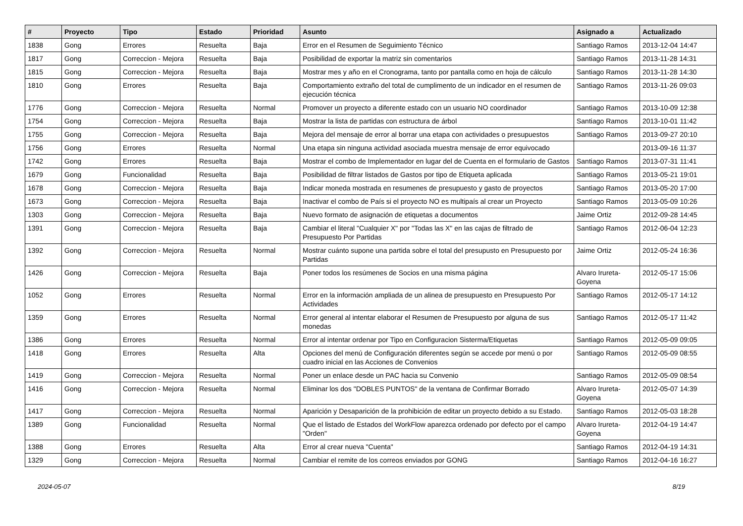| # | Proyecto | Tipo | Estado | Prioridad | Asunto | Asignado a | Actualizado |
| --- | --- | --- | --- | --- | --- | --- | --- |
| 1838 | Gong | Errores | Resuelta | Baja | Error en el Resumen de Seguimiento Técnico | Santiago Ramos | 2013-12-04 14:47 |
| 1817 | Gong | Correccion - Mejora | Resuelta | Baja | Posibilidad de exportar la matriz sin comentarios | Santiago Ramos | 2013-11-28 14:31 |
| 1815 | Gong | Correccion - Mejora | Resuelta | Baja | Mostrar mes y año en el Cronograma, tanto por pantalla como en hoja de cálculo | Santiago Ramos | 2013-11-28 14:30 |
| 1810 | Gong | Errores | Resuelta | Baja | Comportamiento extraño del total de cumplimento de un indicador en el resumen de ejecución técnica | Santiago Ramos | 2013-11-26 09:03 |
| 1776 | Gong | Correccion - Mejora | Resuelta | Normal | Promover un proyecto a diferente estado con un usuario NO coordinador | Santiago Ramos | 2013-10-09 12:38 |
| 1754 | Gong | Correccion - Mejora | Resuelta | Baja | Mostrar la lista de partidas con estructura de árbol | Santiago Ramos | 2013-10-01 11:42 |
| 1755 | Gong | Correccion - Mejora | Resuelta | Baja | Mejora del mensaje de error al borrar una etapa con actividades o presupuestos | Santiago Ramos | 2013-09-27 20:10 |
| 1756 | Gong | Errores | Resuelta | Normal | Una etapa sin ninguna actividad asociada muestra mensaje de error equivocado | | 2013-09-16 11:37 |
| 1742 | Gong | Errores | Resuelta | Baja | Mostrar el combo de Implementador en lugar del de Cuenta en el formulario de Gastos | Santiago Ramos | 2013-07-31 11:41 |
| 1679 | Gong | Funcionalidad | Resuelta | Baja | Posibilidad de filtrar listados de Gastos por tipo de Etiqueta aplicada | Santiago Ramos | 2013-05-21 19:01 |
| 1678 | Gong | Correccion - Mejora | Resuelta | Baja | Indicar moneda mostrada en resumenes de presupuesto y gasto de proyectos | Santiago Ramos | 2013-05-20 17:00 |
| 1673 | Gong | Correccion - Mejora | Resuelta | Baja | Inactivar el combo de País si el proyecto NO es multipaís al crear un Proyecto | Santiago Ramos | 2013-05-09 10:26 |
| 1303 | Gong | Correccion - Mejora | Resuelta | Baja | Nuevo formato de asignación de etiquetas a documentos | Jaime Ortiz | 2012-09-28 14:45 |
| 1391 | Gong | Correccion - Mejora | Resuelta | Baja | Cambiar el literal "Cualquier X" por "Todas las X" en las cajas de filtrado de Presupuesto Por Partidas | Santiago Ramos | 2012-06-04 12:23 |
| 1392 | Gong | Correccion - Mejora | Resuelta | Normal | Mostrar cuánto supone una partida sobre el total del presupusto en Presupuesto por Partidas | Jaime Ortiz | 2012-05-24 16:36 |
| 1426 | Gong | Correccion - Mejora | Resuelta | Baja | Poner todos los resúmenes de Socios en una misma página | Alvaro Irureta-Goyena | 2012-05-17 15:06 |
| 1052 | Gong | Errores | Resuelta | Normal | Error en la información ampliada de un alinea de presupuesto en Presupuesto Por Actividades | Santiago Ramos | 2012-05-17 14:12 |
| 1359 | Gong | Errores | Resuelta | Normal | Error general al intentar elaborar el Resumen de Presupuesto por alguna de sus monedas | Santiago Ramos | 2012-05-17 11:42 |
| 1386 | Gong | Errores | Resuelta | Normal | Error al intentar ordenar por Tipo en Configuracion Sisterma/Etiquetas | Santiago Ramos | 2012-05-09 09:05 |
| 1418 | Gong | Errores | Resuelta | Alta | Opciones del menú de Configuración diferentes según se accede por menú o por cuadro inicial en las Acciones de Convenios | Santiago Ramos | 2012-05-09 08:55 |
| 1419 | Gong | Correccion - Mejora | Resuelta | Normal | Poner un enlace desde un PAC hacia su Convenio | Santiago Ramos | 2012-05-09 08:54 |
| 1416 | Gong | Correccion - Mejora | Resuelta | Normal | Eliminar los dos "DOBLES PUNTOS" de la ventana de Confirmar Borrado | Alvaro Irureta-Goyena | 2012-05-07 14:39 |
| 1417 | Gong | Correccion - Mejora | Resuelta | Normal | Aparición y Desaparición de la prohibición de editar un proyecto debido a su Estado. | Santiago Ramos | 2012-05-03 18:28 |
| 1389 | Gong | Funcionalidad | Resuelta | Normal | Que el listado de Estados del WorkFlow aparezca ordenado por defecto por el campo "Orden" | Alvaro Irureta-Goyena | 2012-04-19 14:47 |
| 1388 | Gong | Errores | Resuelta | Alta | Error al crear nueva "Cuenta" | Santiago Ramos | 2012-04-19 14:31 |
| 1329 | Gong | Correccion - Mejora | Resuelta | Normal | Cambiar el remite de los correos enviados por GONG | Santiago Ramos | 2012-04-16 16:27 |
2024-05-07 8/19